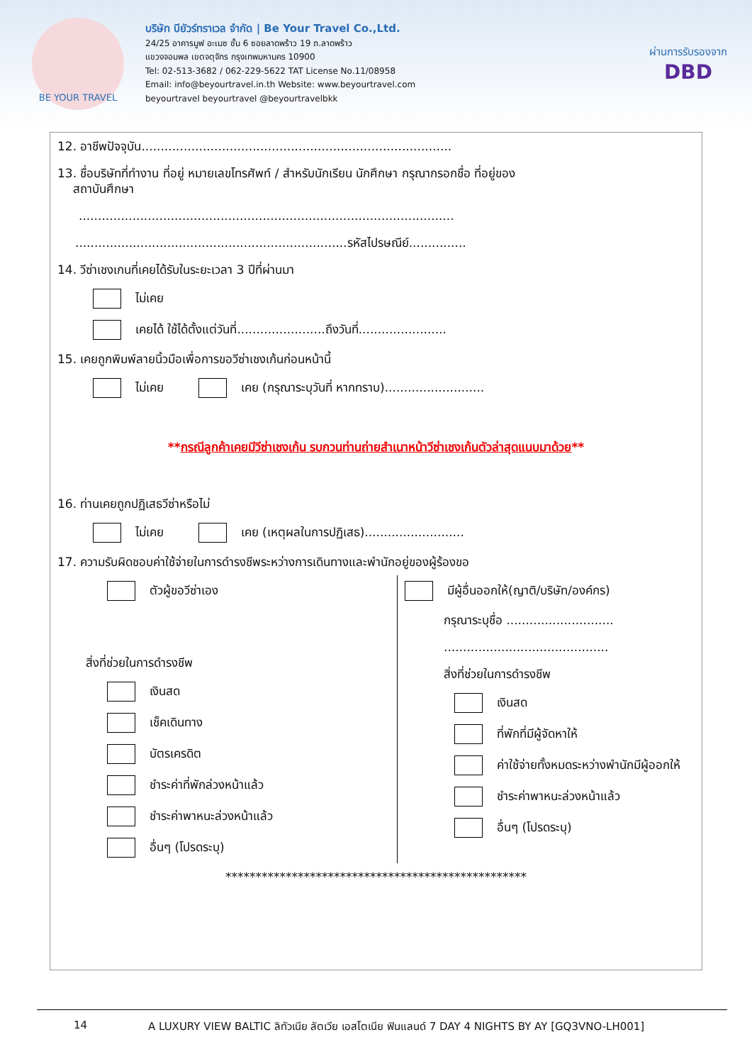BE YOUR TRAVEL
บริษัท บียัวร์ทราเวล จำกัด | Be Your Travel Co.,Ltd.
24/25 อาคารมูฟ อะเมซ ชั้น 6 ซอยลาดพร้าว 19 ถ.ลาดพร้าว
แขวงจอมพล เขตจตุจักร กรุงเทพมหานคร 10900
Tel: 02-513-3682 / 062-229-5622 TAT License No.11/08958
Email: info@beyourtravel.in.th Website: www.beyourtravel.com
beyourtravel beyourtravel @beyourtravelbkk
ผ่านการรับรองจาก
DBD
12. อาชีพปัจจุบัน.................................................................................
13. ชื่อบริษัทที่ทำงาน ที่อยู่ หมายเลขโทรศัพท์ / สำหรับนักเรียน นักศึกษา กรุณากรอกชื่อ ที่อยู่ของ
สถาบันศึกษา
..................................................................................................
.......................................................................รหัสไปรษณีย์...............
14. วีซ่าเชงเกนที่เคยได้รับในระยะเวลา 3 ปีที่ผ่านมา
ไม่เคย
เคยได้ ใช้ได้ตั้งแต่วันที่.......................ถึงวันที่.......................
15. เคยถูกพิมพ์ลายนิ้วมือเพื่อการขอวีซ่าเชงเก้นก่อนหน้านี้
ไม่เคย เคย (กรุณาระบุวันที่ หากทราบ)..........................
**กรณีลูกค้าเคยมีวีซ่าเชงเก้น รบกวนท่านถ่ายสำเนาหน้าวีซ่าเชงเก้นตัวล่าสุดแนบมาด้วย**
16. ท่านเคยถูกปฏิเสธวีซ่าหรือไม่
ไม่เคย เคย (เหตุผลในการปฏิเสธ)..........................
17. ความรับผิดชอบค่าใช้จ่ายในการดำรงชีพระหว่างการเดินทางและพำนักอยู่ของผู้ร้องขอ
ตัวผู้ขอวีซ่าเอง
สิ่งที่ช่วยในการดำรงชีพ
เงินสด
เช็คเดินทาง
บัตรเครดิต
ชำระค่าที่พักล่วงหน้าแล้ว
ชำระค่าพาหนะล่วงหน้าแล้ว
อื่นๆ (โปรดระบุ)
มีผู้อื่นออกให้(ญาติ/บริษัท/องค์กร)
กรุณาระบุชื่อ ............................
...........................................
สิ่งที่ช่วยในการดำรงชีพ
เงินสด
ที่พักที่มีผู้จัดหาให้
ค่าใช้จ่ายทั้งหมดระหว่างพำนักมีผู้ออกให้
ชำระค่าพาหนะล่วงหน้าแล้ว
อื่นๆ (โปรดระบุ)
**************************************************
14 A LUXURY VIEW BALTIC ลิทัวเนีย ลัตเวีย เอสโตเนีย ฟินแลนด์ 7 DAY 4 NIGHTS BY AY [GQ3VNO-LH001]